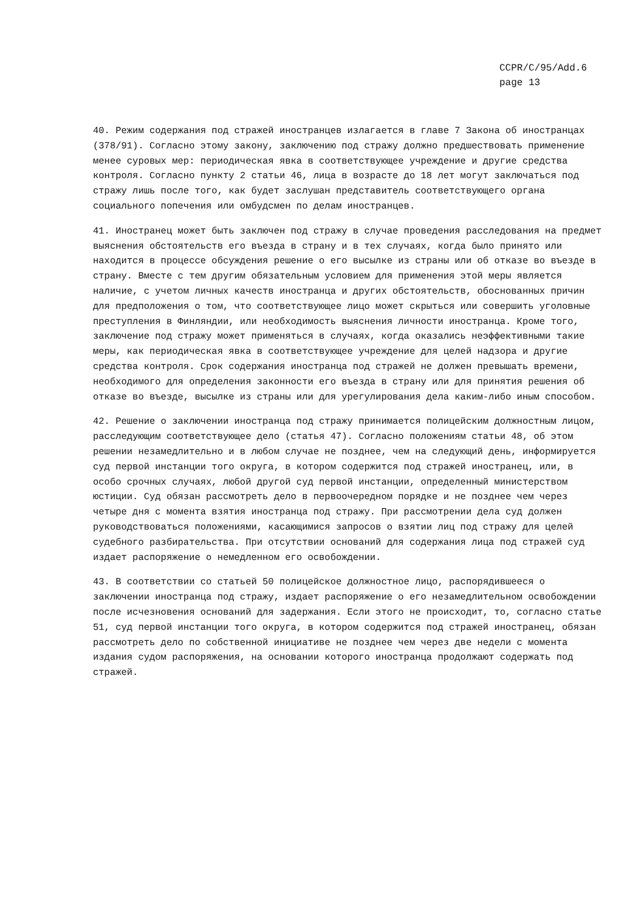CCPR/C/95/Add.6
page 13
40. Режим содержания под стражей иностранцев излагается в главе 7 Закона об иностранцах (378/91). Согласно этому закону, заключению под стражу должно предшествовать применение менее суровых мер: периодическая явка в соответствующее учреждение и другие средства контроля. Согласно пункту 2 статьи 46, лица в возрасте до 18 лет могут заключаться под стражу лишь после того, как будет заслушан представитель соответствующего органа социального попечения или омбудсмен по делам иностранцев.
41. Иностранец может быть заключен под стражу в случае проведения расследования на предмет выяснения обстоятельств его въезда в страну и в тех случаях, когда было принято или находится в процессе обсуждения решение о его высылке из страны или об отказе во въезде в страну. Вместе с тем другим обязательным условием для применения этой меры является наличие, с учетом личных качеств иностранца и других обстоятельств, обоснованных причин для предположения о том, что соответствующее лицо может скрыться или совершить уголовные преступления в Финляндии, или необходимость выяснения личности иностранца. Кроме того, заключение под стражу может применяться в случаях, когда оказались неэффективными такие меры, как периодическая явка в соответствующее учреждение для целей надзора и другие средства контроля. Срок содержания иностранца под стражей не должен превышать времени, необходимого для определения законности его въезда в страну или для принятия решения об отказе во въезде, высылке из страны или для урегулирования дела каким-либо иным способом.
42. Решение о заключении иностранца под стражу принимается полицейским должностным лицом, расследующим соответствующее дело (статья 47). Согласно положениям статьи 48, об этом решении незамедлительно и в любом случае не позднее, чем на следующий день, информируется суд первой инстанции того округа, в котором содержится под стражей иностранец, или, в особо срочных случаях, любой другой суд первой инстанции, определенный министерством юстиции. Суд обязан рассмотреть дело в первоочередном порядке и не позднее чем через четыре дня с момента взятия иностранца под стражу. При рассмотрении дела суд должен руководствоваться положениями, касающимися запросов о взятии лиц под стражу для целей судебного разбирательства. При отсутствии оснований для содержания лица под стражей суд издает распоряжение о немедленном его освобождении.
43. В соответствии со статьей 50 полицейское должностное лицо, распорядившееся о заключении иностранца под стражу, издает распоряжение о его незамедлительном освобождении после исчезновения оснований для задержания. Если этого не происходит, то, согласно статье 51, суд первой инстанции того округа, в котором содержится под стражей иностранец, обязан рассмотреть дело по собственной инициативе не позднее чем через две недели с момента издания судом распоряжения, на основании которого иностранца продолжают содержать под стражей.